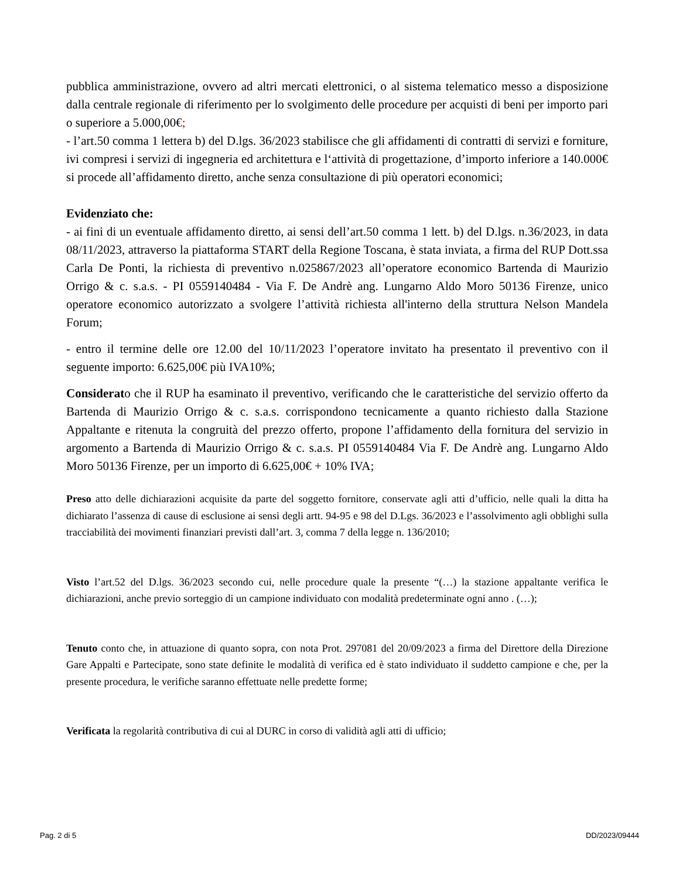pubblica amministrazione, ovvero ad altri mercati elettronici, o al sistema telematico messo a disposizione dalla centrale regionale di riferimento per lo svolgimento delle procedure per acquisti di beni per importo pari o superiore a 5.000,00€;
- l’art.50 comma 1 lettera b) del D.lgs. 36/2023 stabilisce che gli affidamenti di contratti di servizi e forniture, ivi compresi i servizi di ingegneria ed architettura e l‘attività di progettazione, d’importo inferiore a 140.000€ si procede all’affidamento diretto, anche senza consultazione di più operatori economici;
Evidenziato che:
- ai fini di un eventuale affidamento diretto, ai sensi dell’art.50 comma 1 lett. b) del D.lgs. n.36/2023, in data 08/11/2023, attraverso la piattaforma START della Regione Toscana, è stata inviata, a firma del RUP Dott.ssa Carla De Ponti, la richiesta di preventivo n.025867/2023 all’operatore economico Bartenda di Maurizio Orrigo & c. s.a.s. - PI 0559140484 - Via F. De Andrè ang. Lungarno Aldo Moro 50136 Firenze, unico operatore economico autorizzato a svolgere l’attività richiesta all'interno della struttura Nelson Mandela Forum;
- entro il termine delle ore 12.00 del 10/11/2023 l’operatore invitato ha presentato il preventivo con il seguente importo: 6.625,00€ più IVA10%;
Considerato che il RUP ha esaminato il preventivo, verificando che le caratteristiche del servizio offerto da Bartenda di Maurizio Orrigo & c. s.a.s. corrispondono tecnicamente a quanto richiesto dalla Stazione Appaltante e ritenuta la congruità del prezzo offerto, propone l’affidamento della fornitura del servizio in argomento a Bartenda di Maurizio Orrigo & c. s.a.s. PI 0559140484 Via F. De Andrè ang. Lungarno Aldo Moro 50136 Firenze, per un importo di 6.625,00€ + 10% IVA;
Preso atto delle dichiarazioni acquisite da parte del soggetto fornitore, conservate agli atti d’ufficio, nelle quali la ditta ha dichiarato l’assenza di cause di esclusione ai sensi degli artt. 94-95 e 98 del D.Lgs. 36/2023 e l’assolvimento agli obblighi sulla tracciabilità dei movimenti finanziari previsti dall’art. 3, comma 7 della legge n. 136/2010;
Visto l’art.52 del D.lgs. 36/2023 secondo cui, nelle procedure quale la presente “(…) la stazione appaltante verifica le dichiarazioni, anche previo sorteggio di un campione individuato con modalità predeterminate ogni anno . (…);
Tenuto conto che, in attuazione di quanto sopra, con nota Prot. 297081 del 20/09/2023 a firma del Direttore della Direzione Gare Appalti e Partecipate, sono state definite le modalità di verifica ed è stato individuato il suddetto campione e che, per la presente procedura, le verifiche saranno effettuate nelle predette forme;
Verificata la regolarità contributiva di cui al DURC in corso di validità agli atti di ufficio;
Pag. 2 di 5 DD/2023/09444